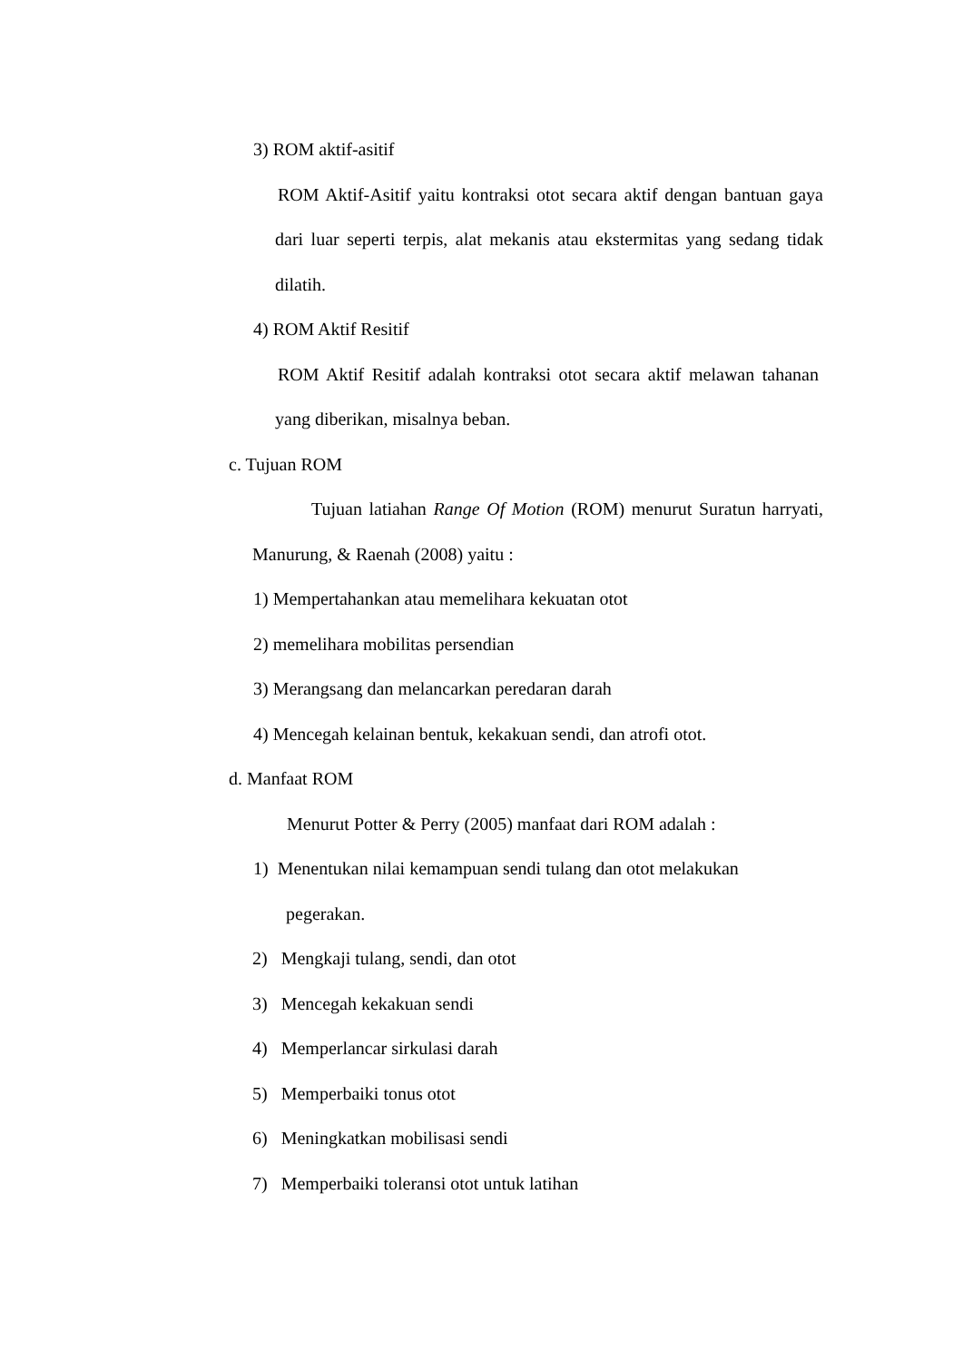3) ROM aktif-asitif
ROM Aktif-Asitif yaitu kontraksi otot secara aktif dengan bantuan gaya dari luar seperti terpis, alat mekanis atau ekstermitas yang sedang tidak dilatih.
4) ROM Aktif Resitif
ROM Aktif Resitif adalah kontraksi otot secara aktif melawan tahanan yang diberikan, misalnya beban.
c. Tujuan ROM
Tujuan latiahan Range Of Motion (ROM) menurut Suratun harryati, Manurung, & Raenah (2008) yaitu :
1) Mempertahankan atau memelihara kekuatan otot
2) memelihara mobilitas persendian
3) Merangsang dan melancarkan peredaran darah
4) Mencegah kelainan bentuk, kekakuan sendi, dan atrofi otot.
d. Manfaat ROM
Menurut Potter & Perry (2005) manfaat dari ROM adalah :
1) Menentukan nilai kemampuan sendi tulang dan otot melakukan
pegerakan.
2) Mengkaji tulang, sendi, dan otot
3) Mencegah kekakuan sendi
4) Memperlancar sirkulasi darah
5) Memperbaiki tonus otot
6) Meningkatkan mobilisasi sendi
7) Memperbaiki toleransi otot untuk latihan